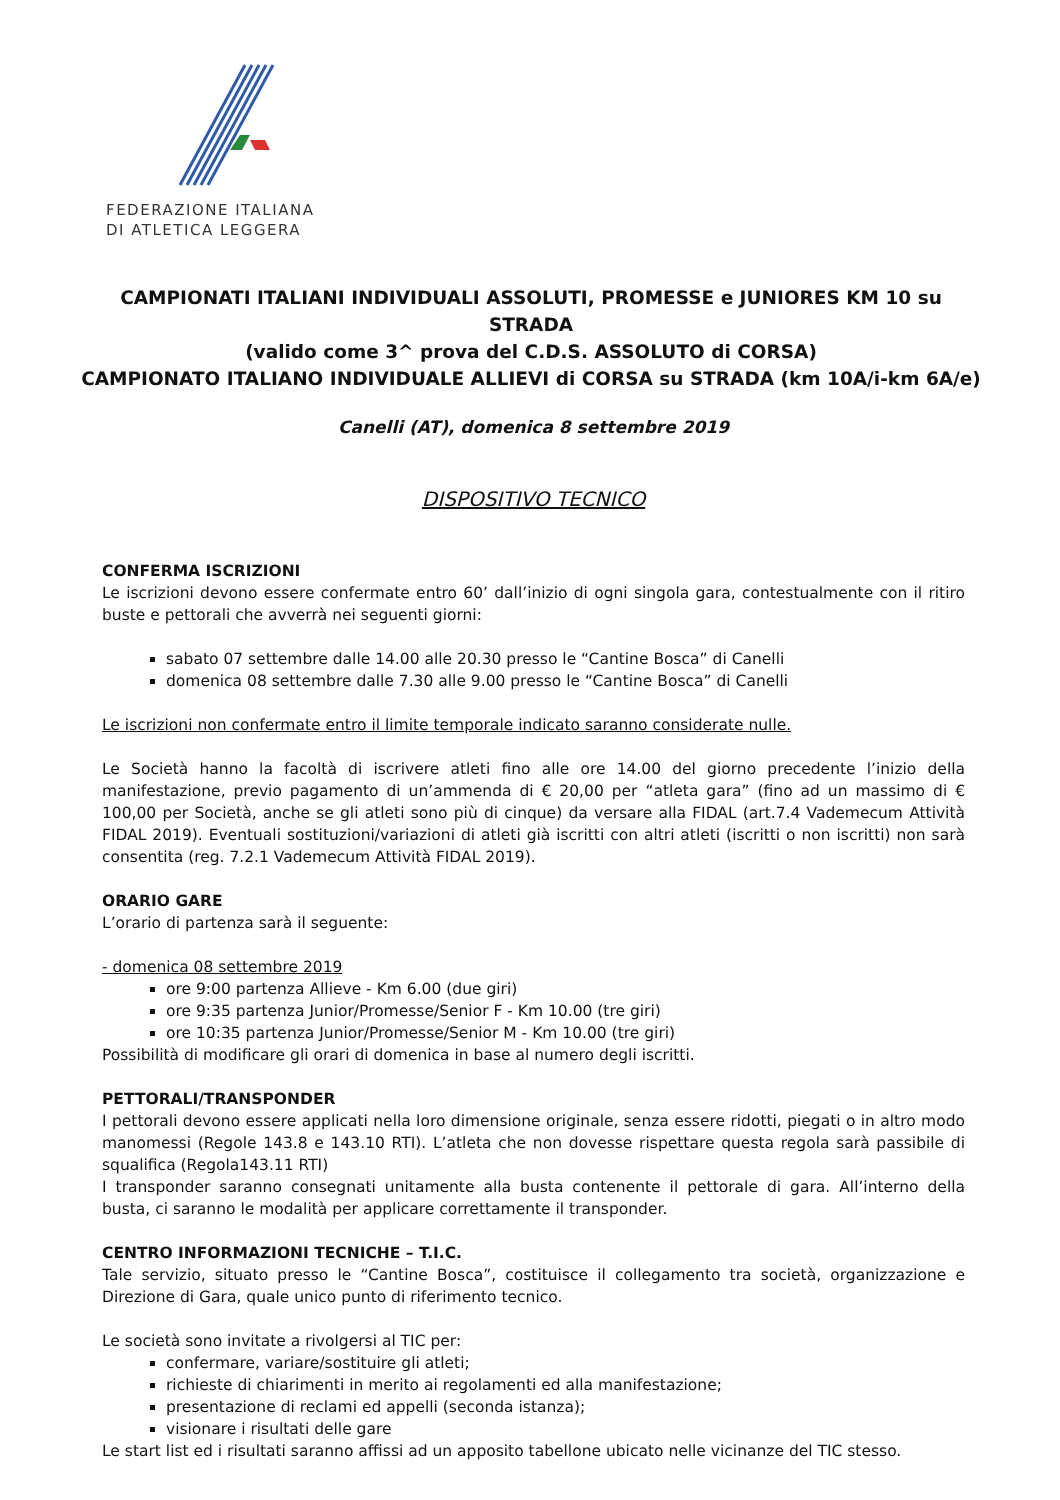FEDERAZIONE ITALIANA
DI ATLETICA LEGGERA
CAMPIONATI ITALIANI INDIVIDUALI ASSOLUTI, PROMESSE e JUNIORES KM 10 su STRADA
(valido come 3^ prova del C.D.S. ASSOLUTO di CORSA)
CAMPIONATO ITALIANO INDIVIDUALE ALLIEVI di CORSA su STRADA (km 10A/i-km 6A/e)
Canelli (AT), domenica 8 settembre 2019
DISPOSITIVO TECNICO
CONFERMA ISCRIZIONI
Le iscrizioni devono essere confermate entro 60’ dall’inizio di ogni singola gara, contestualmente con il ritiro buste e pettorali che avverrà nei seguenti giorni:
sabato 07 settembre dalle 14.00 alle 20.30 presso le “Cantine Bosca” di Canelli
domenica 08 settembre dalle 7.30 alle 9.00 presso le “Cantine Bosca” di Canelli
Le iscrizioni non confermate entro il limite temporale indicato saranno considerate nulle.
Le Società hanno la facoltà di iscrivere atleti fino alle ore 14.00 del giorno precedente l’inizio della manifestazione, previo pagamento di un’ammenda di € 20,00 per “atleta gara” (fino ad un massimo di € 100,00 per Società, anche se gli atleti sono più di cinque) da versare alla FIDAL (art.7.4 Vademecum Attività FIDAL 2019). Eventuali sostituzioni/variazioni di atleti già iscritti con altri atleti (iscritti o non iscritti) non sarà consentita (reg. 7.2.1 Vademecum Attività FIDAL 2019).
ORARIO GARE
L’orario di partenza sarà il seguente:
- domenica 08 settembre 2019
ore 9:00 partenza Allieve - Km 6.00 (due giri)
ore 9:35 partenza Junior/Promesse/Senior F - Km 10.00 (tre giri)
ore 10:35 partenza Junior/Promesse/Senior M - Km 10.00 (tre giri)
Possibilità di modificare gli orari di domenica in base al numero degli iscritti.
PETTORALI/TRANSPONDER
I pettorali devono essere applicati nella loro dimensione originale, senza essere ridotti, piegati o in altro modo manomessi (Regole 143.8 e 143.10 RTI). L’atleta che non dovesse rispettare questa regola sarà passibile di squalifica (Regola143.11 RTI)
I transponder saranno consegnati unitamente alla busta contenente il pettorale di gara. All’interno della busta, ci saranno le modalità per applicare correttamente il transponder.
CENTRO INFORMAZIONI TECNICHE – T.I.C.
Tale servizio, situato presso le “Cantine Bosca”, costituisce il collegamento tra società, organizzazione e Direzione di Gara, quale unico punto di riferimento tecnico.
Le società sono invitate a rivolgersi al TIC per:
confermare, variare/sostituire gli atleti;
richieste di chiarimenti in merito ai regolamenti ed alla manifestazione;
presentazione di reclami ed appelli (seconda istanza);
visionare i risultati delle gare
Le start list ed i risultati saranno affissi ad un apposito tabellone ubicato nelle vicinanze del TIC stesso.